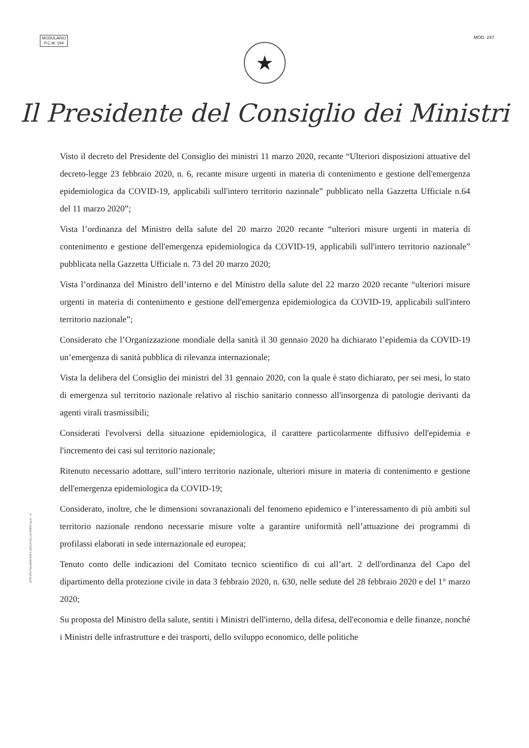MODULARIO
P.C.M. 194
MOD. 247
★
Il Presidente del Consiglio dei Ministri
Visto il decreto del Presidente del Consiglio dei ministri 11 marzo 2020, recante “Ulteriori disposizioni attuative del decreto-legge 23 febbraio 2020, n. 6, recante misure urgenti in materia di contenimento e gestione dell'emergenza epidemiologica da COVID-19, applicabili sull'intero territorio nazionale” pubblicato nella Gazzetta Ufficiale n.64 del 11 marzo 2020”;
Vista l’ordinanza del Ministro della salute del 20 marzo 2020 recante “ulteriori misure urgenti in materia di contenimento e gestione dell'emergenza epidemiologica da COVID-19, applicabili sull'intero territorio nazionale” pubblicata nella Gazzetta Ufficiale n. 73 del 20 marzo 2020;
Vista l’ordinanza del Ministro dell’interno e del Ministro della salute del 22 marzo 2020 recante “ulteriori misure urgenti in materia di contenimento e gestione dell'emergenza epidemiologica da COVID-19, applicabili sull'intero territorio nazionale”;
Considerato che l’Organizzazione mondiale della sanità il 30 gennaio 2020 ha dichiarato l’epidemia da COVID-19 un’emergenza di sanità pubblica di rilevanza internazionale;
Vista la delibera del Consiglio dei ministri del 31 gennaio 2020, con la quale è stato dichiarato, per sei mesi, lo stato di emergenza sul territorio nazionale relativo al rischio sanitario connesso all'insorgenza di patologie derivanti da agenti virali trasmissibili;
Considerati l'evolversi della situazione epidemiologica, il carattere particolarmente diffusivo dell'epidemia e l'incremento dei casi sul territorio nazionale;
Ritenuto necessario adottare, sull’intero territorio nazionale, ulteriori misure in materia di contenimento e gestione dell'emergenza epidemiologica da COVID-19;
Considerato, inoltre, che le dimensioni sovranazionali del fenomeno epidemico e l’interessamento di più ambiti sul territorio nazionale rendono necessarie misure volte a garantire uniformità nell’attuazione dei programmi di profilassi elaborati in sede internazionale ed europea;
Tenuto conto delle indicazioni del Comitato tecnico scientifico di cui all’art. 2 dell'ordinanza del Capo del dipartimento della protezione civile in data 3 febbraio 2020, n. 630, nelle sedute del 28 febbraio 2020 e del 1° marzo 2020;
Su proposta del Ministro della salute, sentiti i Ministri dell'interno, della difesa, dell'economia e delle finanze, nonché i Ministri delle infrastrutture e dei trasporti, dello sviluppo economico, delle politiche
ISTITUTO POLIGRAFICO E ZECCA DELLO STATO S.p.A. - S